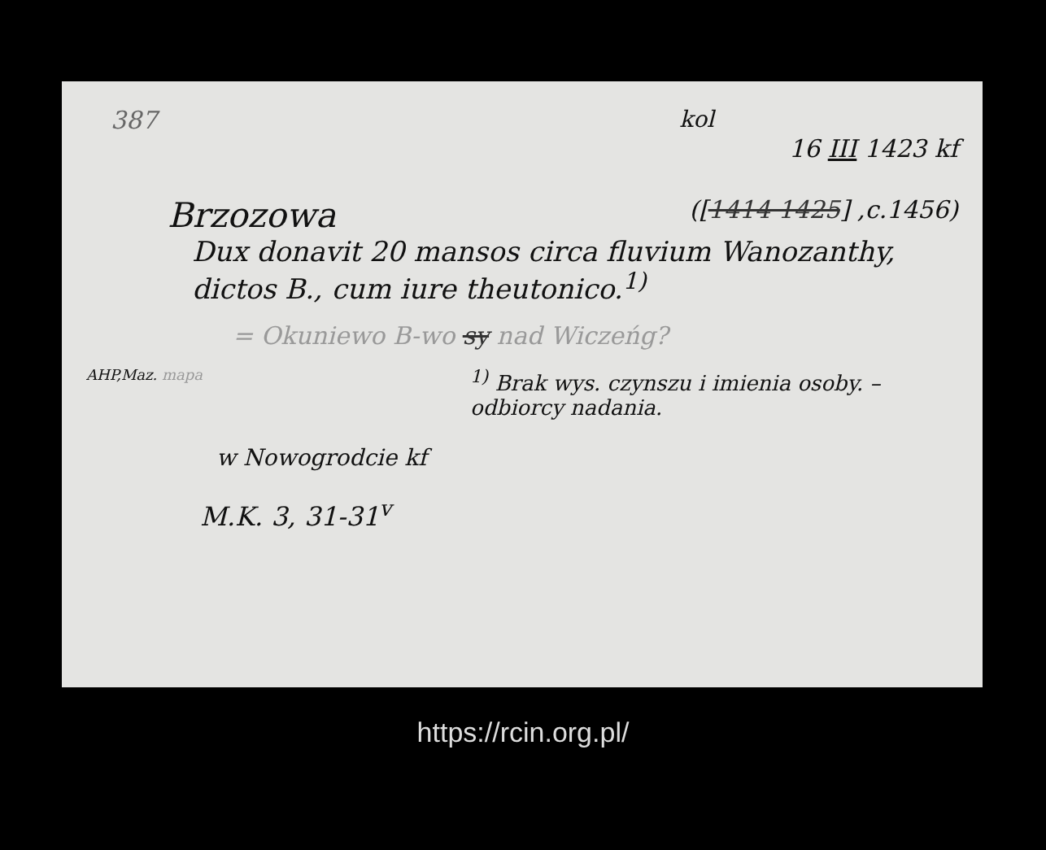387 kol
16 III 1423 kf
Brzozowa ([1414 1425] ,c.1456)
Dux donavit 20 mansos circa fluvium Wanozanthy, dictos B., cum iure theutonico.<sup>1)</sup>
= Okuniewo B-wo sy nad Wiczeńg?
AHP,Maz. mapa <sup>1)</sup> Brak wys. czynszu i imienia osoby. – odbiorcy nadania.
w Nowogrodcie kf
M.K. 3, 31-31<sup>v</sup>
https://rcin.org.pl/